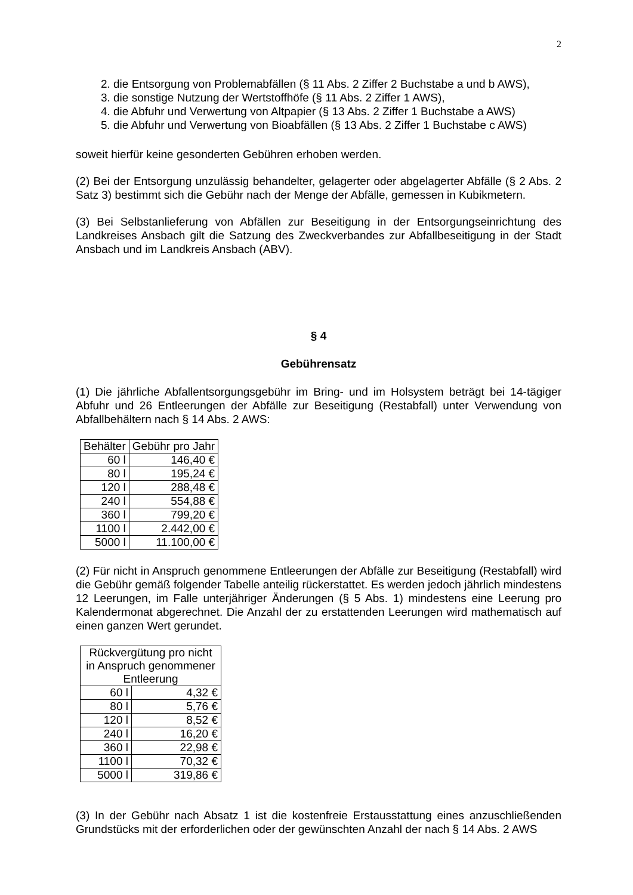2
2. die Entsorgung von Problemabfällen (§ 11 Abs. 2 Ziffer 2 Buchstabe a und b AWS),
3. die sonstige Nutzung der Wertstoffhöfe (§ 11 Abs. 2 Ziffer 1 AWS),
4. die Abfuhr und Verwertung von Altpapier (§ 13 Abs. 2 Ziffer 1 Buchstabe a AWS)
5. die Abfuhr und Verwertung von Bioabfällen (§ 13 Abs. 2 Ziffer 1 Buchstabe c AWS)
soweit hierfür keine gesonderten Gebühren erhoben werden.
(2) Bei der Entsorgung unzulässig behandelter, gelagerter oder abgelagerter Abfälle (§ 2 Abs. 2 Satz 3) bestimmt sich die Gebühr nach der Menge der Abfälle, gemessen in Kubikmetern.
(3) Bei Selbstanlieferung von Abfällen zur Beseitigung in der Entsorgungseinrichtung des Landkreises Ansbach gilt die Satzung des Zweckverbandes zur Abfallbeseitigung in der Stadt Ansbach und im Landkreis Ansbach (ABV).
§ 4
Gebührensatz
(1) Die jährliche Abfallentsorgungsgebühr im Bring- und im Holsystem beträgt bei 14-tägiger Abfuhr und 26 Entleerungen der Abfälle zur Beseitigung (Restabfall) unter Verwendung von Abfallbehältern nach § 14 Abs. 2 AWS:
| Behälter | Gebühr pro Jahr |
| --- | --- |
| 60 l | 146,40 € |
| 80 l | 195,24 € |
| 120 l | 288,48 € |
| 240 l | 554,88 € |
| 360 l | 799,20 € |
| 1100 l | 2.442,00 € |
| 5000 l | 11.100,00 € |
(2) Für nicht in Anspruch genommene Entleerungen der Abfälle zur Beseitigung (Restabfall) wird die Gebühr gemäß folgender Tabelle anteilig rückerstattet. Es werden jedoch jährlich mindestens 12 Leerungen, im Falle unterjähriger Änderungen (§ 5 Abs. 1) mindestens eine Leerung pro Kalendermonat abgerechnet. Die Anzahl der zu erstattenden Leerungen wird mathematisch auf einen ganzen Wert gerundet.
| Rückvergütung pro nicht in Anspruch genommener Entleerung | |
| --- | --- |
| 60 l | 4,32 € |
| 80 l | 5,76 € |
| 120 l | 8,52 € |
| 240 l | 16,20 € |
| 360 l | 22,98 € |
| 1100 l | 70,32 € |
| 5000 l | 319,86 € |
(3) In der Gebühr nach Absatz 1 ist die kostenfreie Erstausstattung eines anzuschließenden Grundstücks mit der erforderlichen oder der gewünschten Anzahl der nach § 14 Abs. 2 AWS